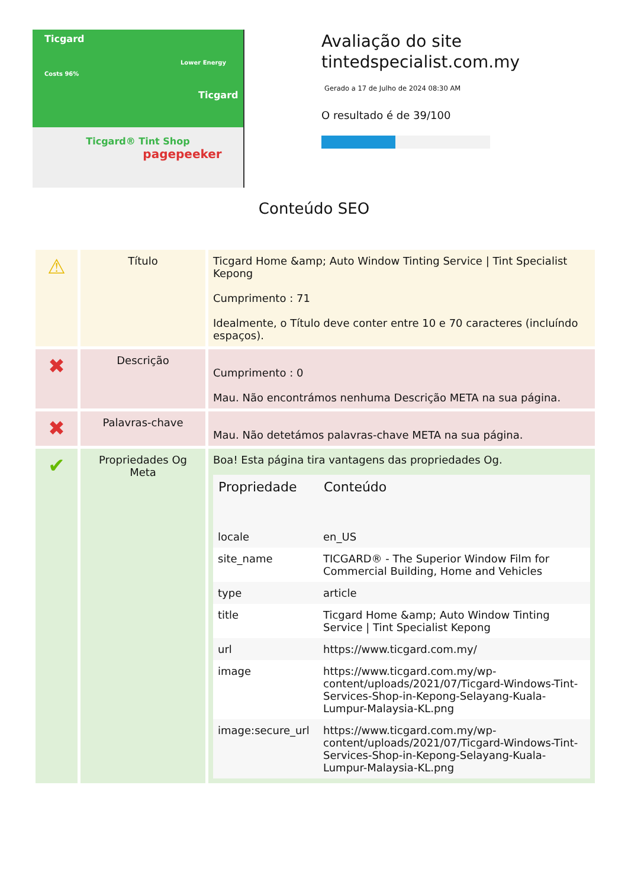Ticgard
Lower Energy Costs 96%
Ticgard
Ticgard® Tint Shop
pagepeeker
Avaliação do site tintedspecialist.com.my
Gerado a 17 de Julho de 2024 08:30 AM
O resultado é de 39/100
Conteúdo SEO
| ⚠ | Título | Ticgard Home &amp; Auto Window Tinting Service / Tint Specialist Kepong Cumprimento : 71 Idealmente, o Título deve conter entre 10 e 70 caracteres (incluíndo espaços). |
| ✖ | Descrição | Cumprimento : 0 Mau. Não encontrámos nenhuma Descrição META na sua página. |
| ✖ | Palavras-chave | Mau. Não detetámos palavras-chave META na sua página. |
| ✔ | Propriedades Og Meta | Boa! Esta página tira vantagens das propriedades Og. / Propriedade / Conteúdo / / --- / --- / / locale / en_US / / site_name / TICGARD® - The Superior Window Film for Commercial Building, Home and Vehicles / / type / article / / title / Ticgard Home &amp; Auto Window Tinting Service / Tint Specialist Kepong / / url / https://www.ticgard.com.my/ / / image / https://www.ticgard.com.my/wp-content/uploads/2021/07/Ticgard-Windows-Tint-Services-Shop-in-Kepong-Selayang-Kuala-Lumpur-Malaysia-KL.png / / image:secure_url / https://www.ticgard.com.my/wp-content/uploads/2021/07/Ticgard-Windows-Tint-Services-Shop-in-Kepong-Selayang-Kuala-Lumpur-Malaysia-KL.png / |